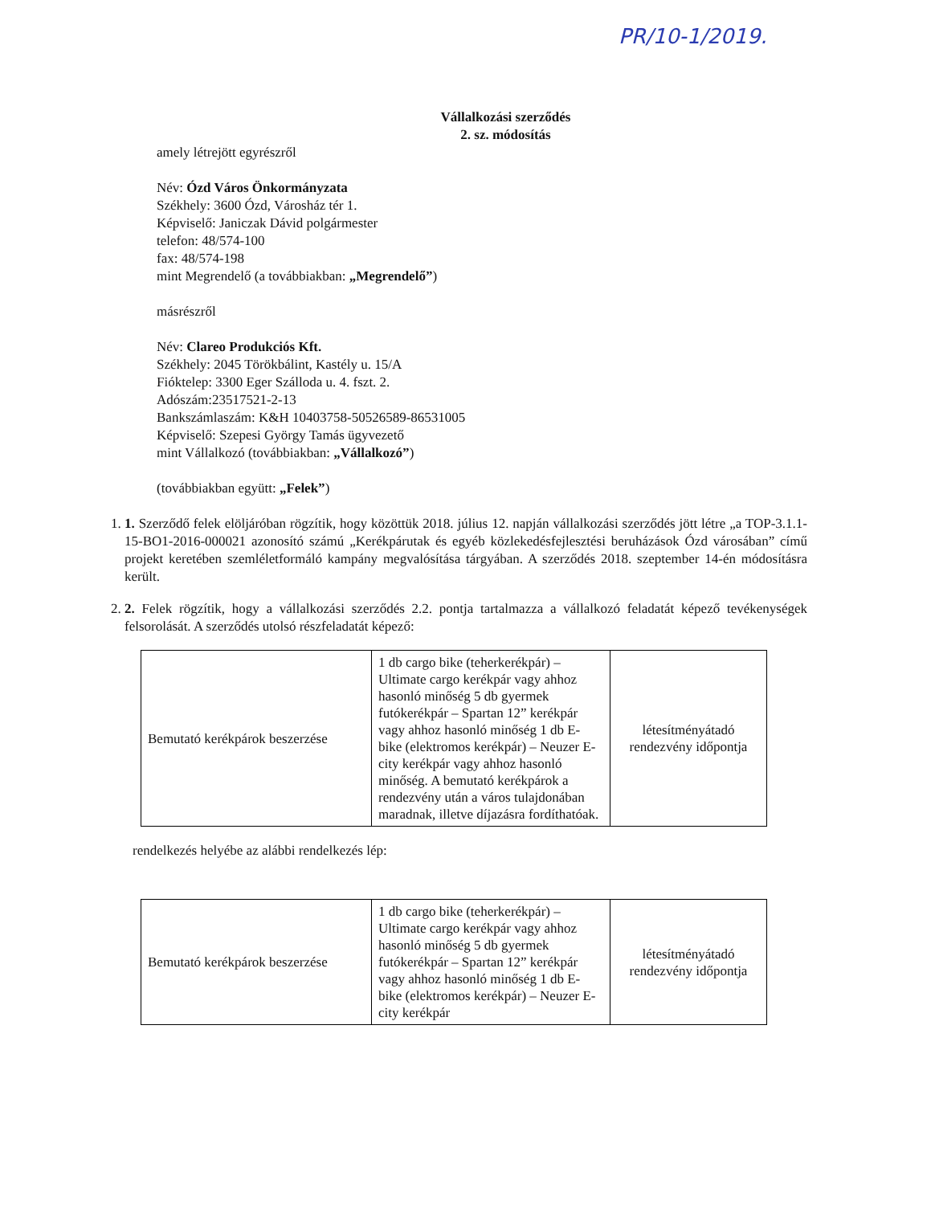PR/10-1/2019.
Vállalkozási szerződés
2. sz. módosítás
amely létrejött egyrészről
Név: Ózd Város Önkormányzata
Székhely: 3600 Ózd, Városház tér 1.
Képviselő: Janiczak Dávid polgármester
telefon: 48/574-100
fax: 48/574-198
mint Megrendelő (a továbbiakban: „Megrendelő”)
másrészről
Név: Clareo Produkciós Kft.
Székhely: 2045 Törökbálint, Kastély u. 15/A
Fióktelep: 3300 Eger Szálloda u. 4. fszt. 2.
Adószám:23517521-2-13
Bankszámlaszám: K&H 10403758-50526589-86531005
Képviselő: Szepesi György Tamás ügyvezető
mint Vállalkozó (továbbiakban: „Vállalkozó”)
(továbbiakban együtt: „Felek”)
1. 1. Szerződő felek elöljáróban rögzítik, hogy közöttük 2018. július 12. napján vállalkozási szerződés jött létre „a TOP-3.1.1-15-BO1-2016-000021 azonosító számú „Kerékpárutak és egyéb közlekedésfejlesztési beruházások Ózd városában” című projekt keretében szemléletformáló kampány megvalósítása tárgyában. A szerződés 2018. szeptember 14-én módosításra került.
2. 2. Felek rögzítik, hogy a vállalkozási szerződés 2.2. pontja tartalmazza a vállalkozó feladatát képező tevékenységek felsorolását. A szerződés utolsó részfeladatát képező:
| Bemutató kerékpárok beszerzése | 1 db cargo bike (teherkerékpár) – Ultimate cargo kerékpár vagy ahhoz hasonló minőség 5 db gyermek futókerékpár – Spartan 12” kerékpár vagy ahhoz hasonló minőség 1 db E-bike (elektromos kerékpár) – Neuzer E-city kerékpár vagy ahhoz hasonló minőség. A bemutató kerékpárok a rendezvény után a város tulajdonában maradnak, illetve díjazásra fordíthatóak. | létesítményátadó rendezvény időpontja |
rendelkezés helyébe az alábbi rendelkezés lép:
| Bemutató kerékpárok beszerzése | 1 db cargo bike (teherkerékpár) – Ultimate cargo kerékpár vagy ahhoz hasonló minőség 5 db gyermek futókerékpár – Spartan 12” kerékpár vagy ahhoz hasonló minőség 1 db E-bike (elektromos kerékpár) – Neuzer E-city kerékpár | létesítményátadó rendezvény időpontja |